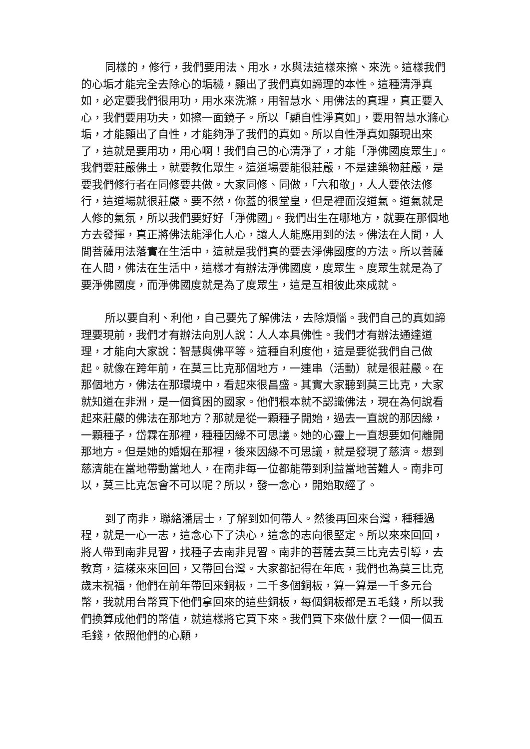同樣的，修行，我們要用法、用水，水與法這樣來擦、來洗。這樣我們的心垢才能完全去除心的垢穢，顯出了我們真如諦理的本性。這種清淨真如，必定要我們很用功，用水來洗滌，用智慧水、用佛法的真理，真正要入心，我們要用功夫，如擦一面鏡子。所以「顯自性淨真如」，要用智慧水滌心垢，才能顯出了自性，才能夠淨了我們的真如。所以自性淨真如顯現出來了，這就是要用功，用心啊！我們自己的心清淨了，才能「淨佛國度眾生」。我們要莊嚴佛土，就要教化眾生。這道場要能很莊嚴，不是建築物莊嚴，是要我們修行者在同修要共做。大家同修、同做，「六和敬」，人人要依法修行，這道場就很莊嚴。要不然，你蓋的很堂皇，但是裡面沒道氣。道氣就是人修的氣氛，所以我們要好好「淨佛國」。我們出生在哪地方，就要在那個地方去發揮，真正將佛法能淨化人心，讓人人能應用到的法。佛法在人間，人間菩薩用法落實在生活中，這就是我們真的要去淨佛國度的方法。所以菩薩在人間，佛法在生活中，這樣才有辦法淨佛國度，度眾生。度眾生就是為了要淨佛國度，而淨佛國度就是為了度眾生，這是互相彼此來成就。
所以要自利、利他，自己要先了解佛法，去除煩惱。我們自己的真如諦理要現前，我們才有辦法向別人說：人人本具佛性。我們才有辦法通達道理，才能向大家說：智慧與佛平等。這種自利度他，這是要從我們自己做起。就像在跨年前，在莫三比克那個地方，一連串（活動）就是很莊嚴。在那個地方，佛法在那環境中，看起來很昌盛。其實大家聽到莫三比克，大家就知道在非洲，是一個貧困的國家。他們根本就不認識佛法，現在為何說看起來莊嚴的佛法在那地方？那就是從一顆種子開始，過去一直說的那因緣，一顆種子，岱霖在那裡，種種因緣不可思議。她的心靈上一直想要如何離開那地方。但是她的婚姻在那裡，後來因緣不可思議，就是發現了慈濟。想到慈濟能在當地帶動當地人，在南非每一位都能帶到利益當地苦難人。南非可以，莫三比克怎會不可以呢？所以，發一念心，開始取經了。
到了南非，聯絡潘居士，了解到如何帶人。然後再回來台灣，種種過程，就是一心一志，這念心下了決心，這念的志向很堅定。所以來來回回，將人帶到南非見習，找種子去南非見習。南非的菩薩去莫三比克去引導，去教育，這樣來來回回，又帶回台灣。大家都記得在年底，我們也為莫三比克歲末祝福，他們在前年帶回來銅板，二千多個銅板，算一算是一千多元台幣，我就用台幣買下他們拿回來的這些銅板，每個銅板都是五毛錢，所以我們換算成他們的幣值，就這樣將它買下來。我們買下來做什麼？一個一個五毛錢，依照他們的心願，